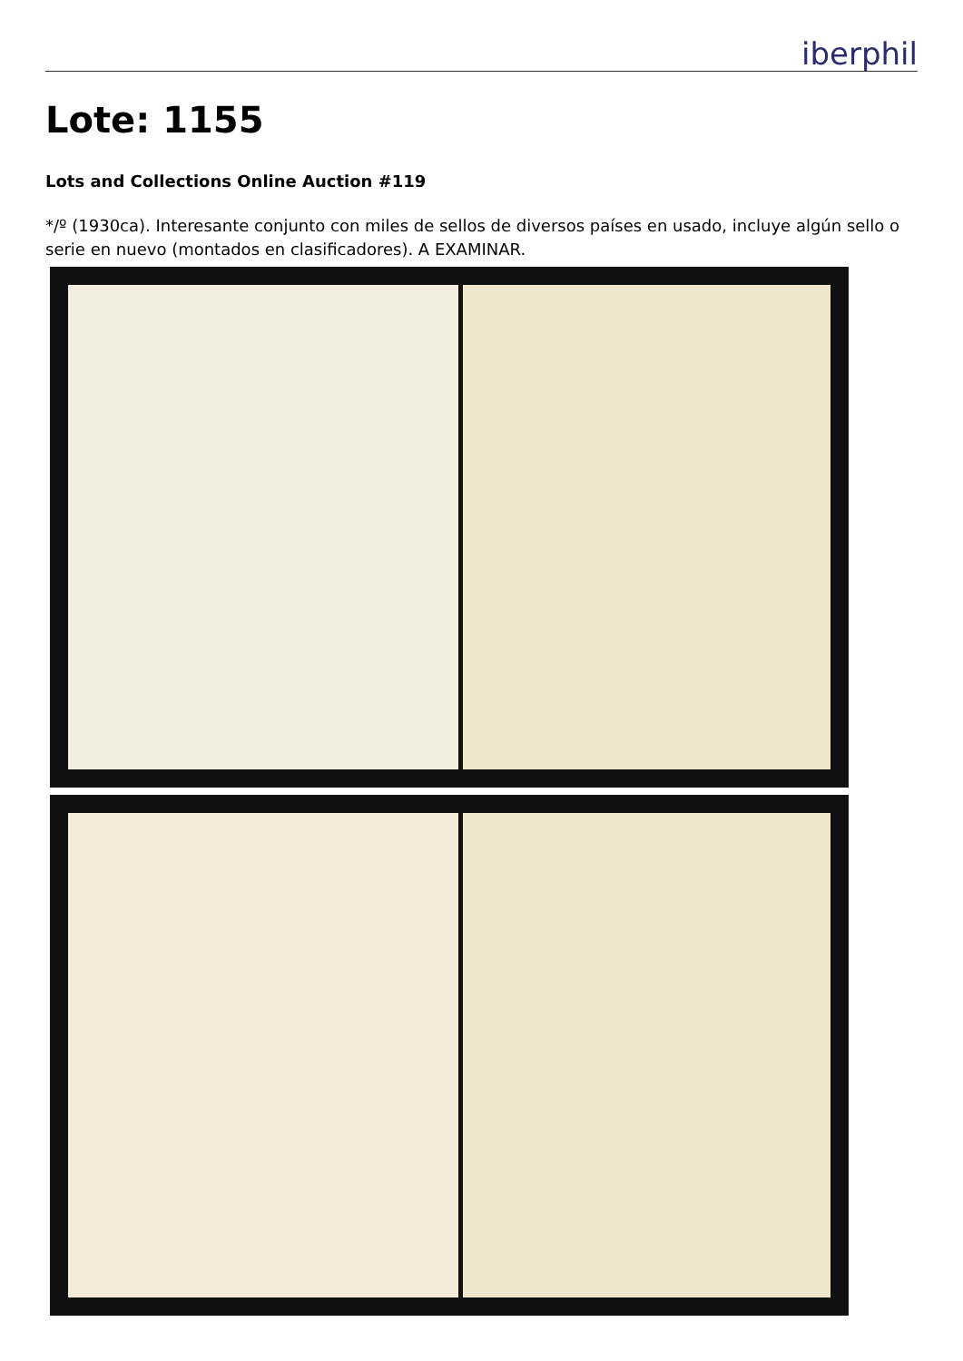iberphil
Lote: 1155
Lots and Collections Online Auction #119
*/º (1930ca). Interesante conjunto con miles de sellos de diversos países en usado, incluye algún sello o serie en nuevo (montados en clasificadores). A EXAMINAR.